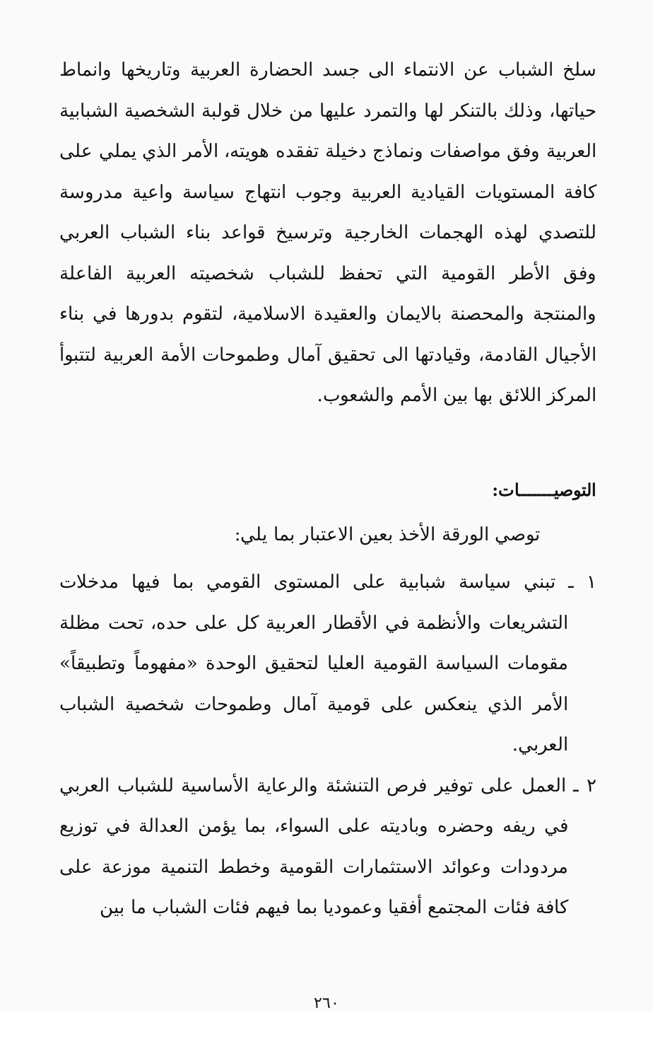سلخ الشباب عن الانتماء الى جسد الحضارة العربية وتاريخها وانماط حياتها، وذلك بالتنكر لها والتمرد عليها من خلال قولبة الشخصية الشبابية العربية وفق مواصفات ونماذج دخيلة تفقده هويته، الأمر الذي يملي على كافة المستويات القيادية العربية وجوب انتهاج سياسة واعية مدروسة للتصدي لهذه الهجمات الخارجية وترسيخ قواعد بناء الشباب العربي وفق الأطر القومية التي تحفظ للشباب شخصيته العربية الفاعلة والمنتجة والمحصنة بالايمان والعقيدة الاسلامية، لتقوم بدورها في بناء الأجيال القادمة، وقيادتها الى تحقيق آمال وطموحات الأمة العربية لتتبوأ المركز اللائق بها بين الأمم والشعوب.
التوصيـــــــات:
توصي الورقة الأخذ بعين الاعتبار بما يلي:
١ ـ تبني سياسة شبابية على المستوى القومي بما فيها مدخلات التشريعات والأنظمة في الأقطار العربية كل على حده، تحت مظلة مقومات السياسة القومية العليا لتحقيق الوحدة «مفهوماً وتطبيقاً» الأمر الذي ينعكس على قومية آمال وطموحات شخصية الشباب العربي.
٢ ـ العمل على توفير فرص التنشئة والرعاية الأساسية للشباب العربي في ريفه وحضره وباديته على السواء، بما يؤمن العدالة في توزيع مردودات وعوائد الاستثمارات القومية وخطط التنمية موزعة على كافة فئات المجتمع أفقيا وعموديا بما فيهم فئات الشباب ما بين
٢٦٠